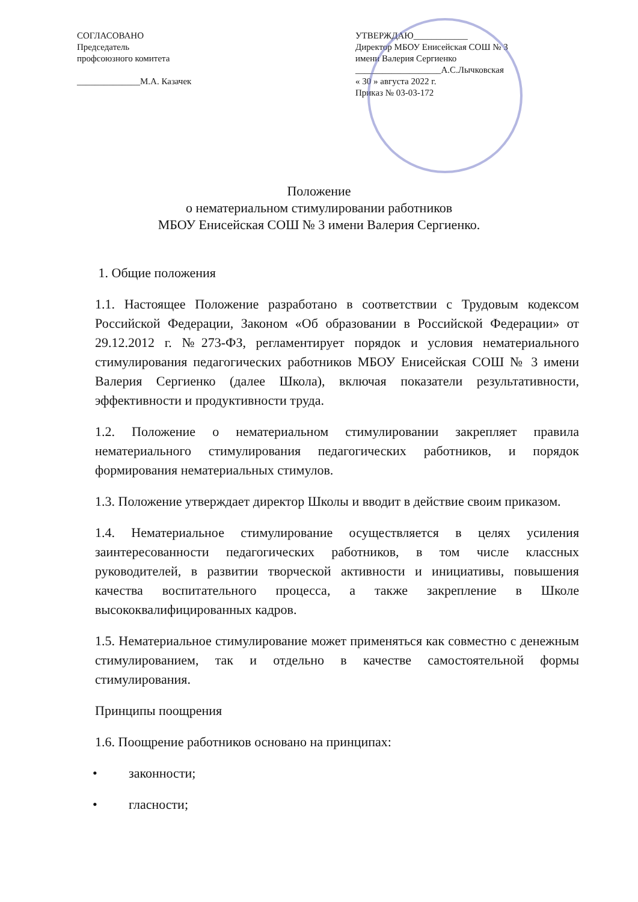СОГЛАСОВАНО
Председатель
профсоюзного комитета
______________М.А. Казачек
УТВЕРЖДАЮ____________
Директор МБОУ Енисейская СОШ № 3
имени Валерия Сергиенко
___________________А.С.Лычковская
« 30 » августа 2022 г.
Приказ № 03-03-172
Положение
о нематериальном стимулировании работников
МБОУ Енисейская СОШ № 3 имени Валерия Сергиенко.
1. Общие положения
1.1. Настоящее Положение разработано в соответствии с Трудовым кодексом Российской Федерации, Законом «Об образовании в Российской Федерации» от 29.12.2012 г. №273-ФЗ, регламентирует порядок и условия нематериального стимулирования педагогических работников МБОУ Енисейская СОШ № 3 имени Валерия Сергиенко (далее Школа), включая показатели результативности, эффективности и продуктивности труда.
1.2. Положение о нематериальном стимулировании закрепляет правила нематериального стимулирования педагогических работников, и порядок формирования нематериальных стимулов.
1.3. Положение утверждает директор Школы и вводит в действие своим приказом.
1.4. Нематериальное стимулирование осуществляется в целях усиления заинтересованности педагогических работников, в том числе классных руководителей, в развитии творческой активности и инициативы, повышения качества воспитательного процесса, а также закрепление в Школе высококвалифицированных кадров.
1.5. Нематериальное стимулирование может применяться как совместно с денежным стимулированием, так и отдельно в качестве самостоятельной формы стимулирования.
Принципы поощрения
1.6. Поощрение работников основано на принципах:
• законности;
• гласности;